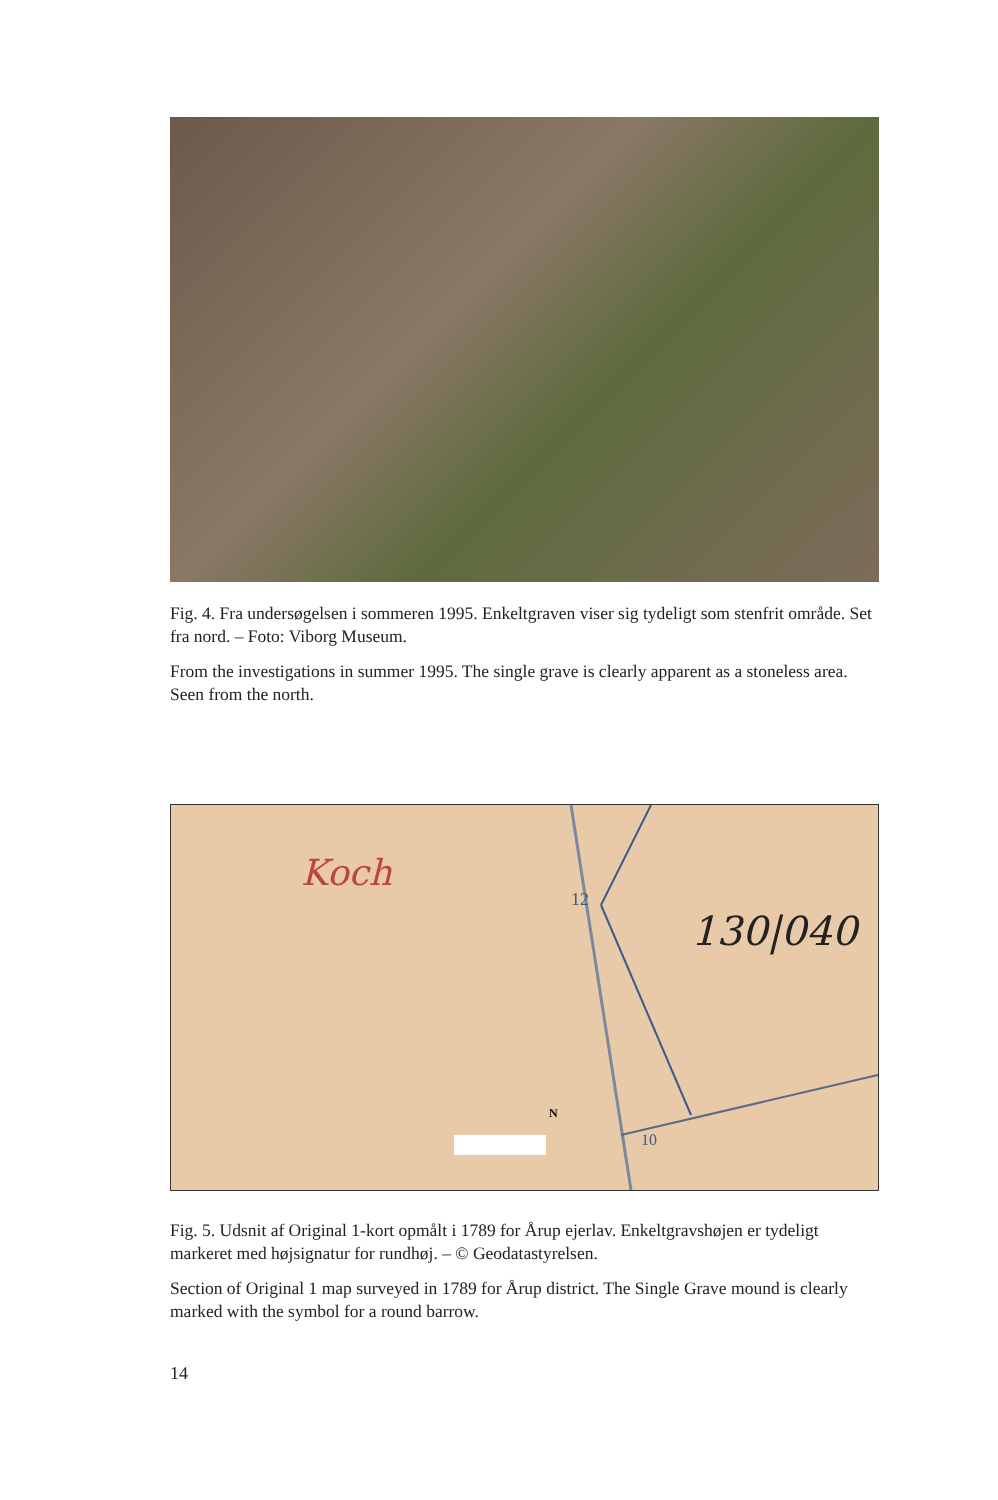Fig. 4. Fra undersøgelsen i sommeren 1995. Enkeltgraven viser sig tydeligt som stenfrit område. Set fra nord. – Foto: Viborg Museum.
From the investigations in summer 1995. The single grave is clearly apparent as a stoneless area. Seen from the north.
130|040
Koch
12
10
N
Fig. 5. Udsnit af Original 1-kort opmålt i 1789 for Årup ejerlav. Enkeltgravshøjen er tydeligt markeret med højsignatur for rundhøj. – © Geodatastyrelsen.
Section of Original 1 map surveyed in 1789 for Årup district. The Single Grave mound is clearly marked with the symbol for a round barrow.
14